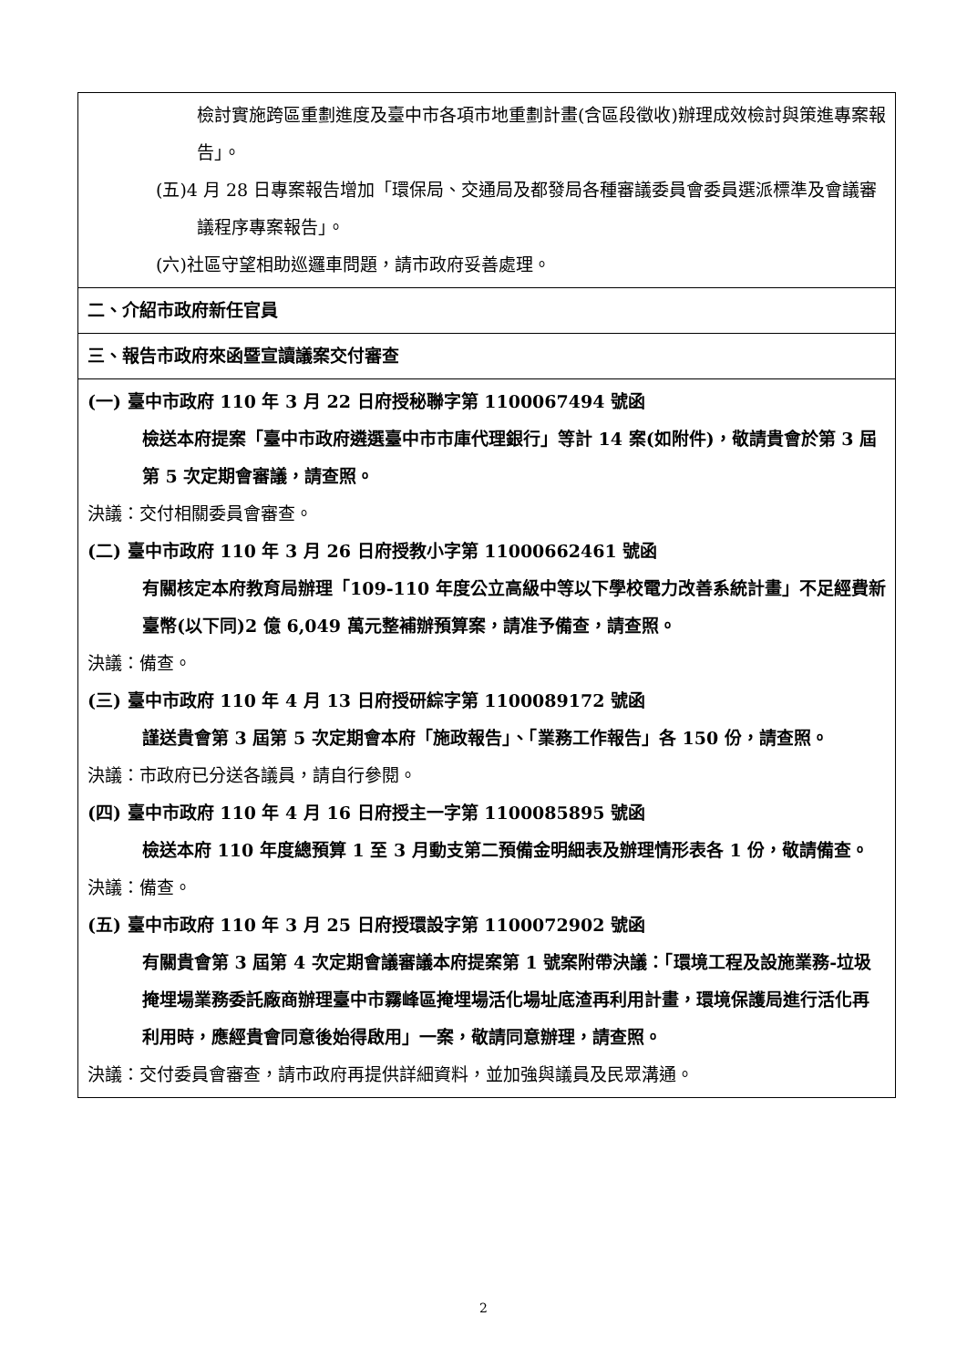| 檢討實施跨區重劃進度及臺中市各項市地重劃計畫(含區段徵收)辦理成效檢討與策進專案報告」。 (五)4 月 28 日專案報告增加「環保局、交通局及都發局各種審議委員會委員選派標準及會議審議程序專案報告」。 (六)社區守望相助巡邏車問題，請市政府妥善處理。 |
| 二、介紹市政府新任官員 |
| 三、報告市政府來函暨宣讀議案交付審查 |
| (一) 臺中市政府 110 年 3 月 22 日府授秘聯字第 1100067494 號函 檢送本府提案「臺中市政府遴選臺中市市庫代理銀行」等計 14 案(如附件)，敬請貴會於第 3 屆第 5 次定期會審議，請查照。 決議：交付相關委員會審查。 (二) 臺中市政府 110 年 3 月 26 日府授教小字第 11000662461 號函 有關核定本府教育局辦理「109-110 年度公立高級中等以下學校電力改善系統計畫」不足經費新臺幣(以下同)2 億 6,049 萬元整補辦預算案，請准予備查，請查照。 決議：備查。 (三) 臺中市政府 110 年 4 月 13 日府授研綜字第 1100089172 號函 謹送貴會第 3 屆第 5 次定期會本府「施政報告」、「業務工作報告」各 150 份，請查照。 決議：市政府已分送各議員，請自行參閱。 (四) 臺中市政府 110 年 4 月 16 日府授主一字第 1100085895 號函 檢送本府 110 年度總預算 1 至 3 月動支第二預備金明細表及辦理情形表各 1 份，敬請備查。 決議：備查。 (五) 臺中市政府 110 年 3 月 25 日府授環設字第 1100072902 號函 有關貴會第 3 屆第 4 次定期會議審議本府提案第 1 號案附帶決議：「環境工程及設施業務-垃圾掩埋場業務委託廠商辦理臺中市霧峰區掩埋場活化場址底渣再利用計畫，環境保護局進行活化再利用時，應經貴會同意後始得啟用」一案，敬請同意辦理，請查照。 決議：交付委員會審查，請市政府再提供詳細資料，並加強與議員及民眾溝通。 |
2